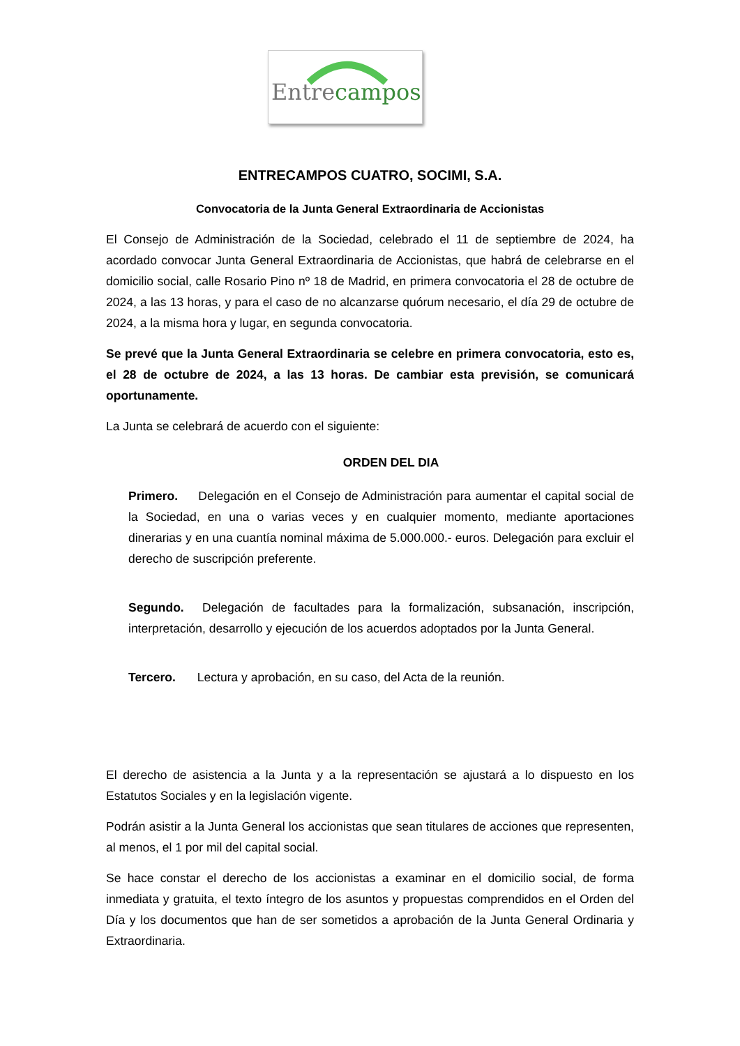Entre campos
ENTRECAMPOS CUATRO, SOCIMI, S.A.
Convocatoria de la Junta General Extraordinaria de Accionistas
El Consejo de Administración de la Sociedad, celebrado el 11 de septiembre de 2024, ha acordado convocar Junta General Extraordinaria de Accionistas, que habrá de celebrarse en el domicilio social, calle Rosario Pino nº 18 de Madrid, en primera convocatoria el 28 de octubre de 2024, a las 13 horas, y para el caso de no alcanzarse quórum necesario, el día 29 de octubre de 2024, a la misma hora y lugar, en segunda convocatoria.
Se prevé que la Junta General Extraordinaria se celebre en primera convocatoria, esto es, el 28 de octubre de 2024, a las 13 horas. De cambiar esta previsión, se comunicará oportunamente.
La Junta se celebrará de acuerdo con el siguiente:
ORDEN DEL DIA
Primero. Delegación en el Consejo de Administración para aumentar el capital social de la Sociedad, en una o varias veces y en cualquier momento, mediante aportaciones dinerarias y en una cuantía nominal máxima de 5.000.000.- euros. Delegación para excluir el derecho de suscripción preferente.
Segundo. Delegación de facultades para la formalización, subsanación, inscripción, interpretación, desarrollo y ejecución de los acuerdos adoptados por la Junta General.
Tercero. Lectura y aprobación, en su caso, del Acta de la reunión.
El derecho de asistencia a la Junta y a la representación se ajustará a lo dispuesto en los Estatutos Sociales y en la legislación vigente.
Podrán asistir a la Junta General los accionistas que sean titulares de acciones que representen, al menos, el 1 por mil del capital social.
Se hace constar el derecho de los accionistas a examinar en el domicilio social, de forma inmediata y gratuita, el texto íntegro de los asuntos y propuestas comprendidos en el Orden del Día y los documentos que han de ser sometidos a aprobación de la Junta General Ordinaria y Extraordinaria.